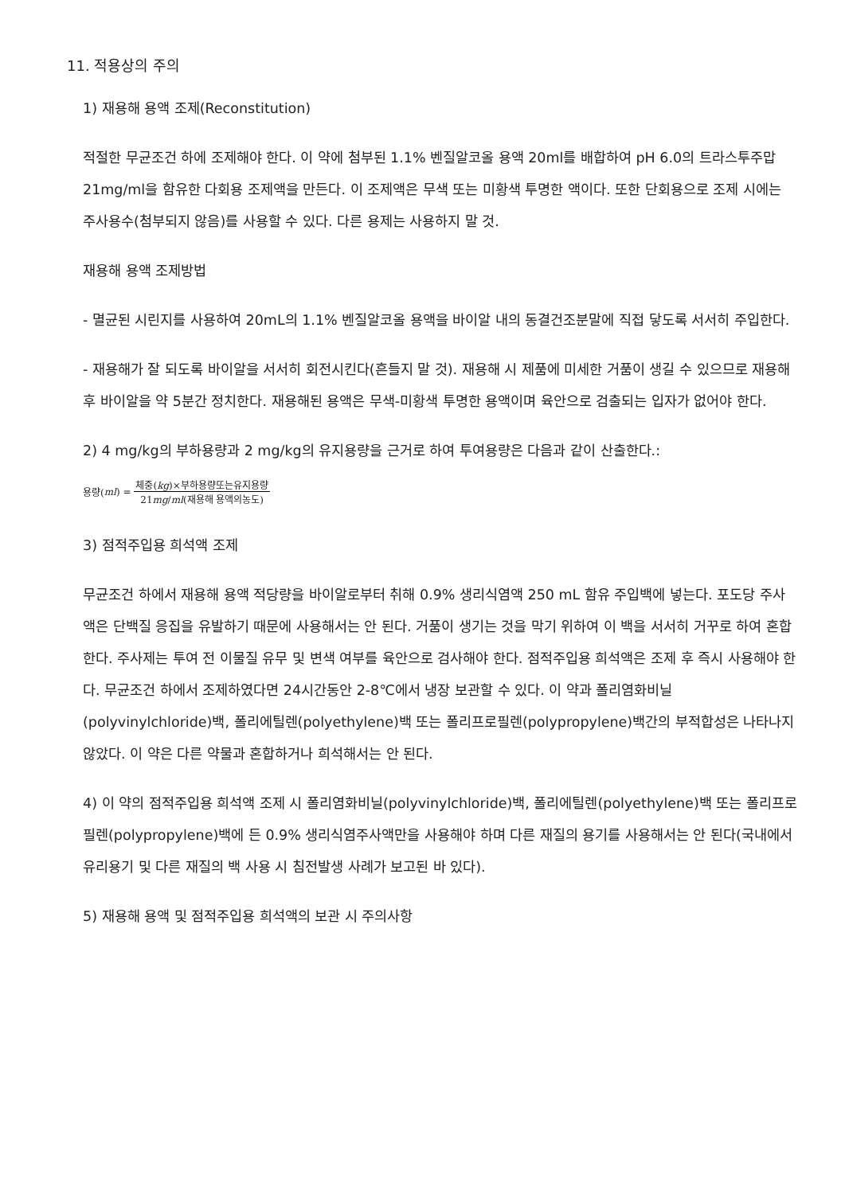11. 적용상의 주의
1) 재용해 용액 조제(Reconstitution)
적절한 무균조건 하에 조제해야 한다. 이 약에 첨부된 1.1% 벤질알코올 용액 20ml를 배합하여 pH 6.0의 트라스투주맙 21mg/ml을 함유한 다회용 조제액을 만든다. 이 조제액은 무색 또는 미황색 투명한 액이다. 또한 단회용으로 조제 시에는 주사용수(첨부되지 않음)를 사용할 수 있다. 다른 용제는 사용하지 말 것.
재용해 용액 조제방법
- 멸균된 시린지를 사용하여 20mL의 1.1% 벤질알코올 용액을 바이알 내의 동결건조분말에 직접 닿도록 서서히 주입한다.
- 재용해가 잘 되도록 바이알을 서서히 회전시킨다(흔들지 말 것). 재용해 시 제품에 미세한 거품이 생길 수 있으므로 재용해 후 바이알을 약 5분간 정치한다. 재용해된 용액은 무색-미황색 투명한 용액이며 육안으로 검출되는 입자가 없어야 한다.
2) 4 mg/kg의 부하용량과 2 mg/kg의 유지용량을 근거로 하여 투여용량은 다음과 같이 산출한다.:
용량(ml) = 체중(kg)×부하용량또는유지용량 21mg/ml(재용해 용액의농도)
3) 점적주입용 희석액 조제
무균조건 하에서 재용해 용액 적당량을 바이알로부터 취해 0.9% 생리식염액 250 mL 함유 주입백에 넣는다. 포도당 주사액은 단백질 응집을 유발하기 때문에 사용해서는 안 된다. 거품이 생기는 것을 막기 위하여 이 백을 서서히 거꾸로 하여 혼합한다. 주사제는 투여 전 이물질 유무 및 변색 여부를 육안으로 검사해야 한다. 점적주입용 희석액은 조제 후 즉시 사용해야 한다. 무균조건 하에서 조제하였다면 24시간동안 2-8℃에서 냉장 보관할 수 있다. 이 약과 폴리염화비닐(polyvinylchloride)백, 폴리에틸렌(polyethylene)백 또는 폴리프로필렌(polypropylene)백간의 부적합성은 나타나지 않았다. 이 약은 다른 약물과 혼합하거나 희석해서는 안 된다.
4) 이 약의 점적주입용 희석액 조제 시 폴리염화비닐(polyvinylchloride)백, 폴리에틸렌(polyethylene)백 또는 폴리프로필렌(polypropylene)백에 든 0.9% 생리식염주사액만을 사용해야 하며 다른 재질의 용기를 사용해서는 안 된다(국내에서 유리용기 및 다른 재질의 백 사용 시 침전발생 사례가 보고된 바 있다).
5) 재용해 용액 및 점적주입용 희석액의 보관 시 주의사항